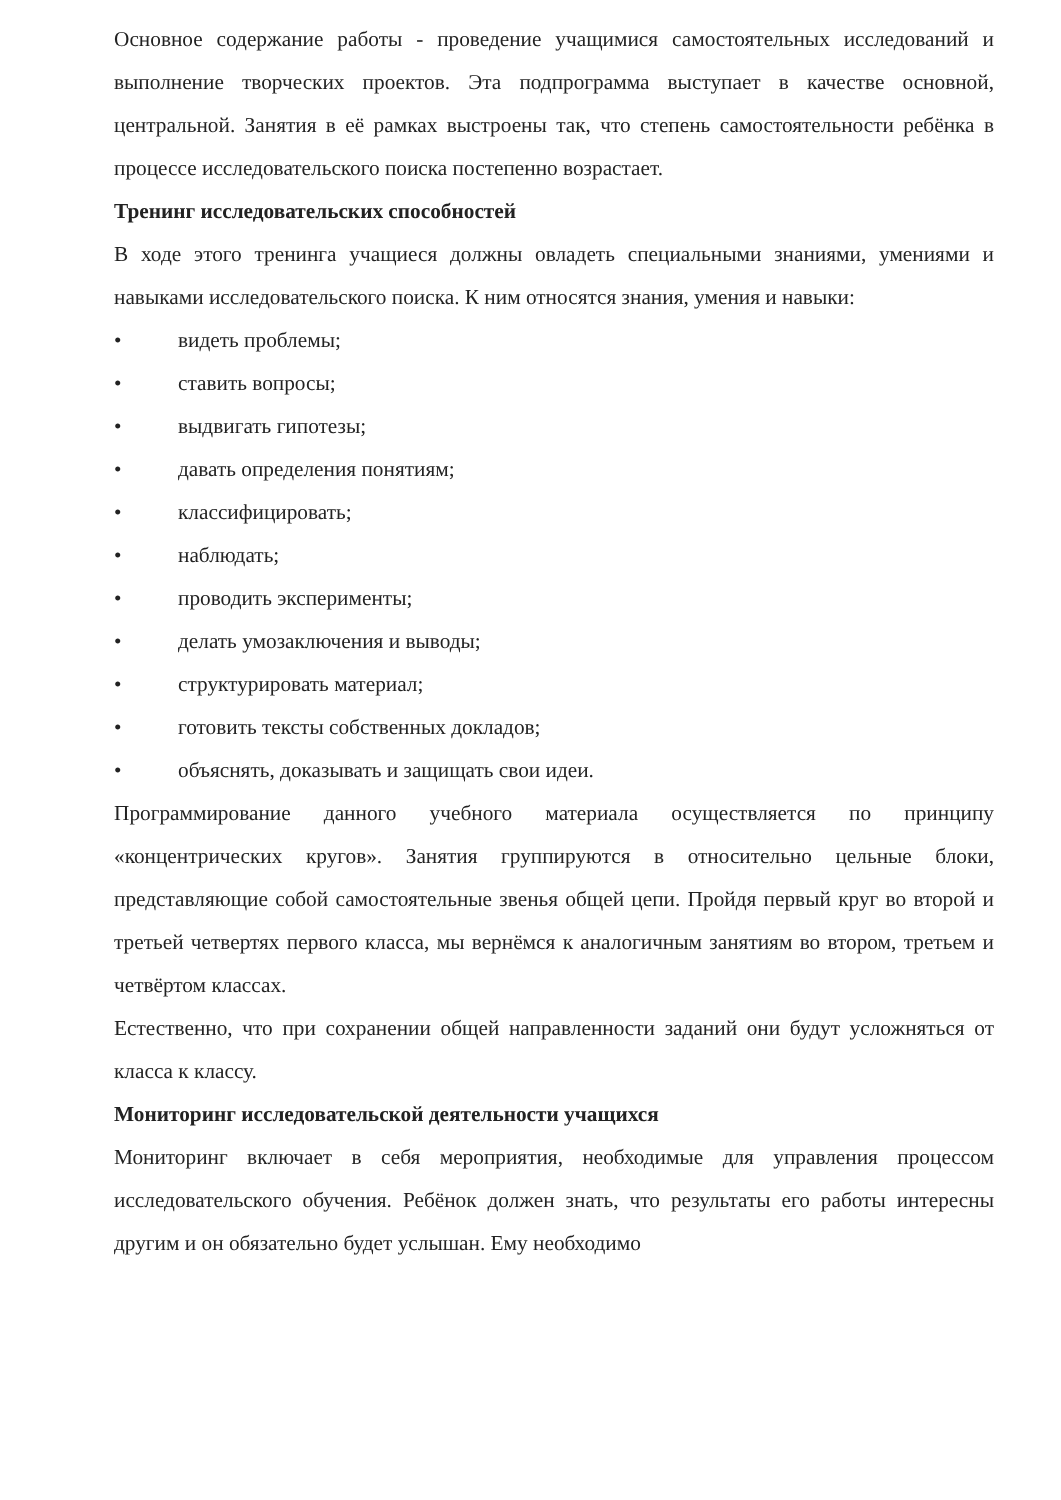Основное содержание работы - проведение учащимися самостоятельных исследований и выполнение творческих проектов. Эта подпрограмма выступает в качестве основной, центральной. Занятия в её рамках выстроены так, что степень самостоятельности ребёнка в процессе исследовательского поиска постепенно возрастает.
Тренинг исследовательских способностей
В ходе этого тренинга учащиеся должны овладеть специальными знаниями, умениями и навыками исследовательского поиска. К ним относятся знания, умения и навыки:
• видеть проблемы;
• ставить вопросы;
• выдвигать гипотезы;
• давать определения понятиям;
• классифицировать;
• наблюдать;
• проводить эксперименты;
• делать умозаключения и выводы;
• структурировать материал;
• готовить тексты собственных докладов;
• объяснять, доказывать и защищать свои идеи.
Программирование данного учебного материала осуществляется по принципу «концентрических кругов». Занятия группируются в относительно цельные блоки, представляющие собой самостоятельные звенья общей цепи. Пройдя первый круг во второй и третьей четвертях первого класса, мы вернёмся к аналогичным занятиям во втором, третьем и четвёртом классах.
Естественно, что при сохранении общей направленности заданий они будут усложняться от класса к классу.
Мониторинг исследовательской деятельности учащихся
Мониторинг включает в себя мероприятия, необходимые для управления процессом исследовательского обучения. Ребёнок должен знать, что результаты его работы интересны другим и он обязательно будет услышан. Ему необходимо